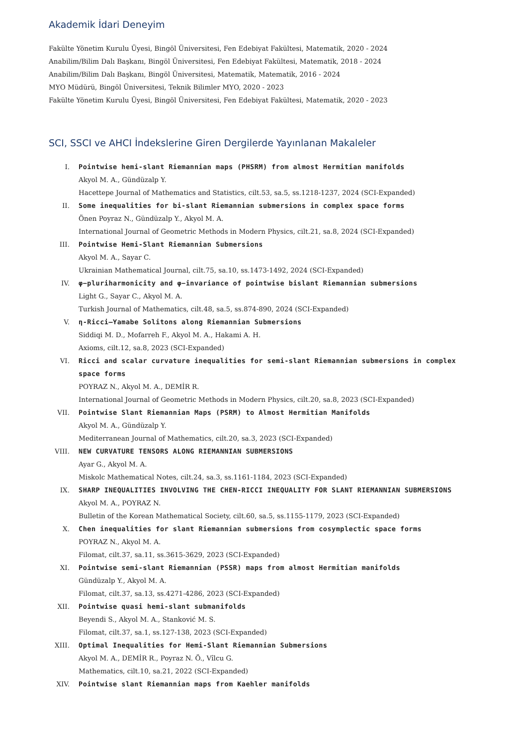Akademik İdari Deneyim
Fakülte Yönetim Kurulu Üyesi, Bingöl Üniversitesi, Fen Edebiyat Fakültesi, Matematik, 2020 - 2024
Anabilim/Bilim Dalı Başkanı, Bingöl Üniversitesi, Fen Edebiyat Fakültesi, Matematik, 2018 - 2024
Anabilim/Bilim Dalı Başkanı, Bingöl Üniversitesi, Matematik, Matematik, 2016 - 2024
MYO Müdürü, Bingöl Üniversitesi, Teknik Bilimler MYO, 2020 - 2023
Fakülte Yönetim Kurulu Üyesi, Bingöl Üniversitesi, Fen Edebiyat Fakültesi, Matematik, 2020 - 2023
SCI, SSCI ve AHCI İndekslerine Giren Dergilerde Yayınlanan Makaleler
I. Pointwise hemi-slant Riemannian maps (PHSRM) from almost Hermitian manifolds
Akyol M. A., Gündüzalp Y.
Hacettepe Journal of Mathematics and Statistics, cilt.53, sa.5, ss.1218-1237, 2024 (SCI-Expanded)
II. Some inequalities for bi-slant Riemannian submersions in complex space forms
Önen Poyraz N., Gündüzalp Y., Akyol M. A.
International Journal of Geometric Methods in Modern Physics, cilt.21, sa.8, 2024 (SCI-Expanded)
III. Pointwise Hemi-Slant Riemannian Submersions
Akyol M. A., Sayar C.
Ukrainian Mathematical Journal, cilt.75, sa.10, ss.1473-1492, 2024 (SCI-Expanded)
IV. φ−pluriharmonicity and φ−invariance of pointwise bislant Riemannian submersions
Light G., Sayar C., Akyol M. A.
Turkish Journal of Mathematics, cilt.48, sa.5, ss.874-890, 2024 (SCI-Expanded)
V. η-Ricci–Yamabe Solitons along Riemannian Submersions
Siddiqi M. D., Mofarreh F., Akyol M. A., Hakami A. H.
Axioms, cilt.12, sa.8, 2023 (SCI-Expanded)
VI. Ricci and scalar curvature inequalities for semi-slant Riemannian submersions in complex space forms
POYRAZ N., Akyol M. A., DEMİR R.
International Journal of Geometric Methods in Modern Physics, cilt.20, sa.8, 2023 (SCI-Expanded)
VII. Pointwise Slant Riemannian Maps (PSRM) to Almost Hermitian Manifolds
Akyol M. A., Gündüzalp Y.
Mediterranean Journal of Mathematics, cilt.20, sa.3, 2023 (SCI-Expanded)
VIII. NEW CURVATURE TENSORS ALONG RIEMANNIAN SUBMERSIONS
Ayar G., Akyol M. A.
Miskolc Mathematical Notes, cilt.24, sa.3, ss.1161-1184, 2023 (SCI-Expanded)
IX. SHARP INEQUALITIES INVOLVING THE CHEN-RICCI INEQUALITY FOR SLANT RIEMANNIAN SUBMERSIONS
Akyol M. A., POYRAZ N.
Bulletin of the Korean Mathematical Society, cilt.60, sa.5, ss.1155-1179, 2023 (SCI-Expanded)
X. Chen inequalities for slant Riemannian submersions from cosymplectic space forms
POYRAZ N., Akyol M. A.
Filomat, cilt.37, sa.11, ss.3615-3629, 2023 (SCI-Expanded)
XI. Pointwise semi-slant Riemannian (PSSR) maps from almost Hermitian manifolds
Gündüzalp Y., Akyol M. A.
Filomat, cilt.37, sa.13, ss.4271-4286, 2023 (SCI-Expanded)
XII. Pointwise quasi hemi-slant submanifolds
Beyendi S., Akyol M. A., Stanković M. S.
Filomat, cilt.37, sa.1, ss.127-138, 2023 (SCI-Expanded)
XIII. Optimal Inequalities for Hemi-Slant Riemannian Submersions
Akyol M. A., DEMİR R., Poyraz N. Ö., Vîlcu G.
Mathematics, cilt.10, sa.21, 2022 (SCI-Expanded)
XIV. Pointwise slant Riemannian maps from Kaehler manifolds